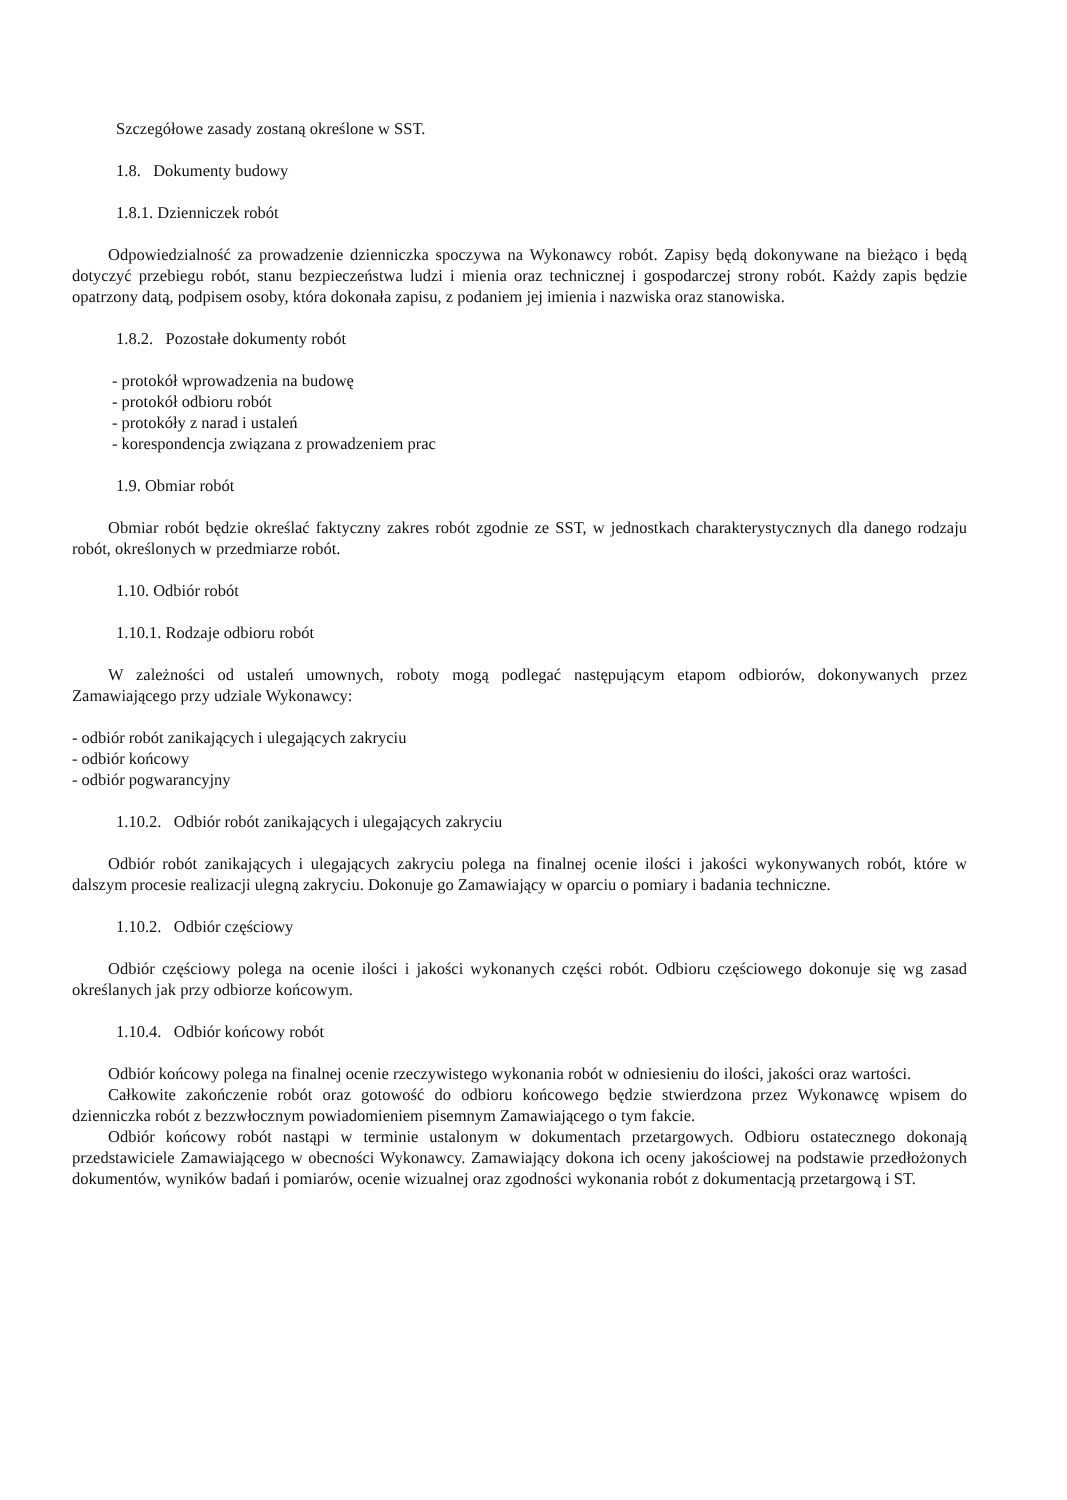Szczegółowe zasady zostaną określone w SST.
1.8. Dokumenty budowy
1.8.1. Dzienniczek robót
Odpowiedzialność za prowadzenie dzienniczka spoczywa na Wykonawcy robót. Zapisy będą dokonywane na bieżąco i będą dotyczyć przebiegu robót, stanu bezpieczeństwa ludzi i mienia oraz technicznej i gospodarczej strony robót. Każdy zapis będzie opatrzony datą, podpisem osoby, która dokonała zapisu, z podaniem jej imienia i nazwiska oraz stanowiska.
1.8.2. Pozostałe dokumenty robót
- protokół wprowadzenia na budowę
- protokół odbioru robót
- protokóły z narad i ustaleń
- korespondencja związana z prowadzeniem prac
1.9. Obmiar robót
Obmiar robót będzie określać faktyczny zakres robót zgodnie ze SST, w jednostkach charakterystycznych dla danego rodzaju robót, określonych w przedmiarze robót.
1.10. Odbiór robót
1.10.1. Rodzaje odbioru robót
W zależności od ustaleń umownych, roboty mogą podlegać następującym etapom odbiorów, dokonywanych przez Zamawiającego przy udziale Wykonawcy:
- odbiór robót zanikających i ulegających zakryciu
- odbiór końcowy
- odbiór pogwarancyjny
1.10.2. Odbiór robót zanikających i ulegających zakryciu
Odbiór robót zanikających i ulegających zakryciu polega na finalnej ocenie ilości i jakości wykonywanych robót, które w dalszym procesie realizacji ulegną zakryciu. Dokonuje go Zamawiający w oparciu o pomiary i badania techniczne.
1.10.2. Odbiór częściowy
Odbiór częściowy polega na ocenie ilości i jakości wykonanych części robót. Odbioru częściowego dokonuje się wg zasad określanych jak przy odbiorze końcowym.
1.10.4. Odbiór końcowy robót
Odbiór końcowy polega na finalnej ocenie rzeczywistego wykonania robót w odniesieniu do ilości, jakości oraz wartości.
Całkowite zakończenie robót oraz gotowość do odbioru końcowego będzie stwierdzona przez Wykonawcę wpisem do dzienniczka robót z bezzwłocznym powiadomieniem pisemnym Zamawiającego o tym fakcie.
Odbiór końcowy robót nastąpi w terminie ustalonym w dokumentach przetargowych. Odbioru ostatecznego dokonają przedstawiciele Zamawiającego w obecności Wykonawcy. Zamawiający dokona ich oceny jakościowej na podstawie przedłożonych dokumentów, wyników badań i pomiarów, ocenie wizualnej oraz zgodności wykonania robót z dokumentacją przetargową i ST.